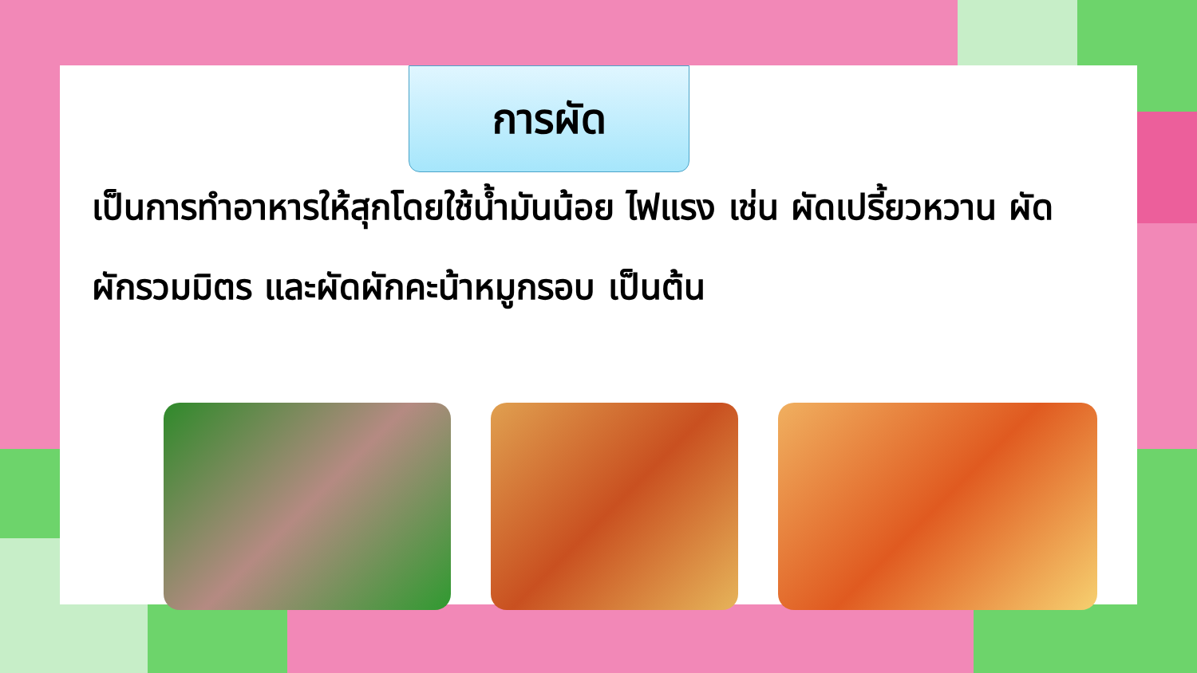การผัด
เป็นการทำอาหารให้สุกโดยใช้น้ำมันน้อย ไฟแรง เช่น ผัดเปรี้ยวหวาน ผัดผักรวมมิตร และผัดผักคะน้าหมูกรอบ เป็นต้น